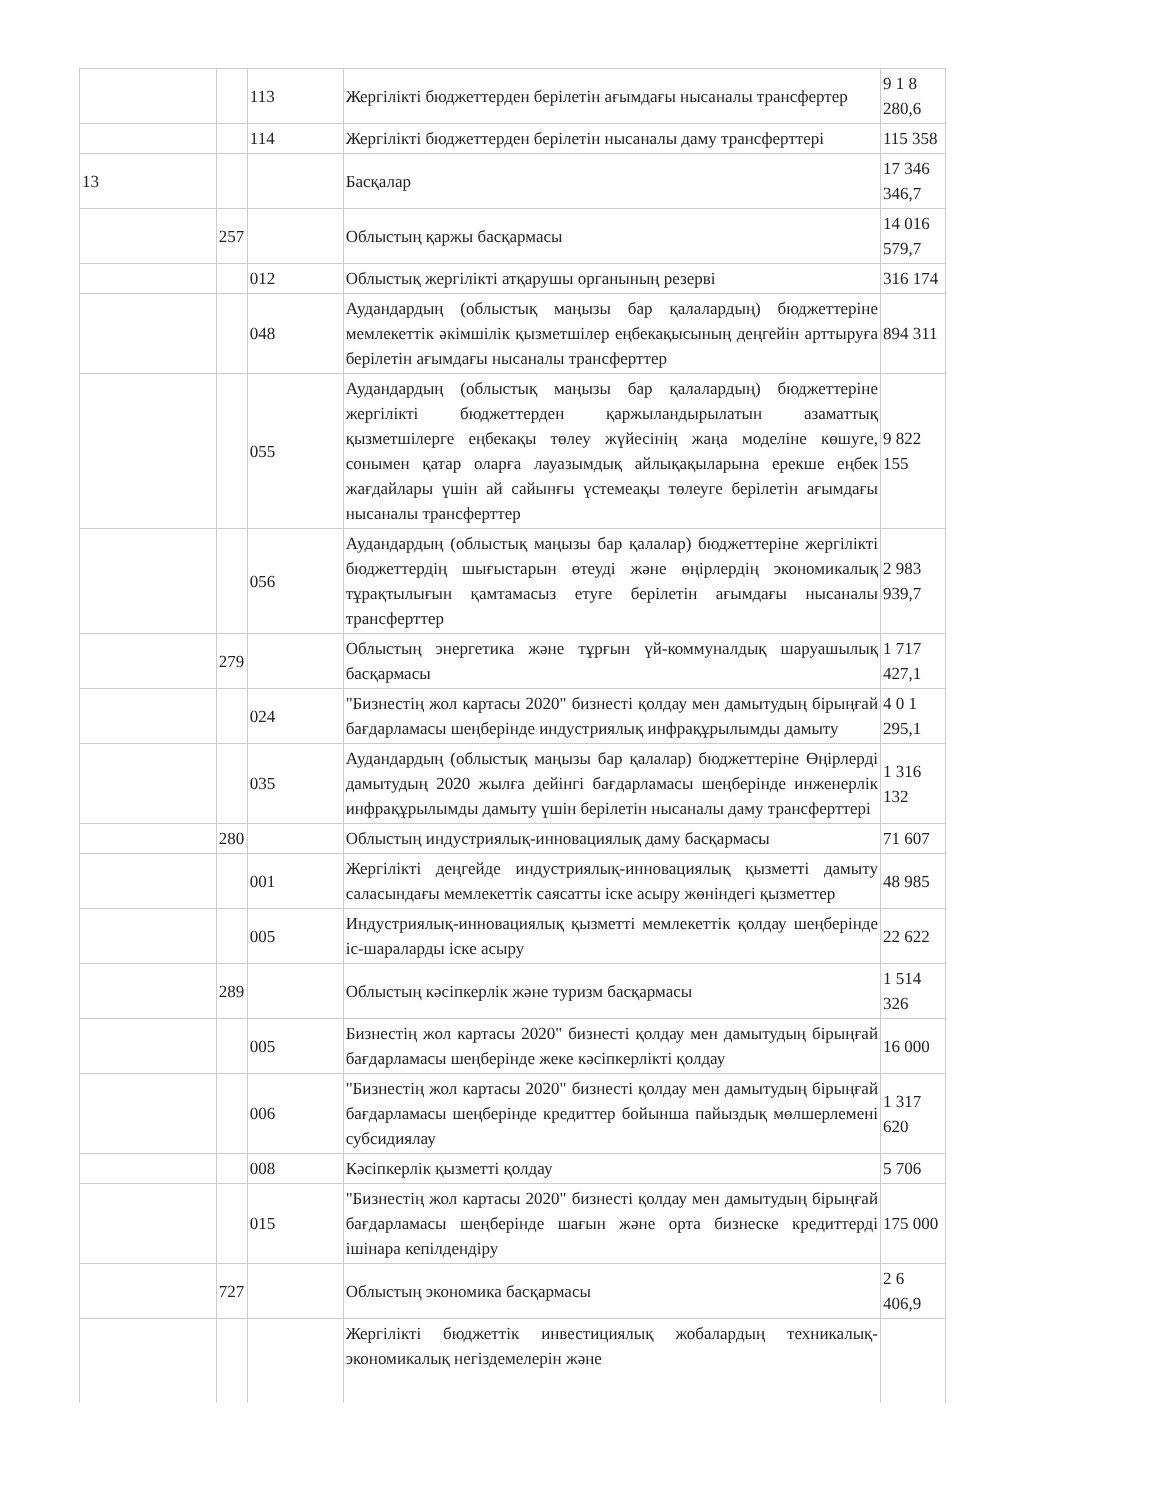| | | 113 | Жергілікті бюджеттерден берілетін ағымдағы нысаналы трансфертер | 9 1 8 280,6 |
| | | 114 | Жергілікті бюджеттерден берілетін нысаналы даму трансферттері | 115 358 |
| 13 | | | Басқалар | 17 346 346,7 |
| | 257 | | Облыстың қаржы басқармасы | 14 016 579,7 |
| | | 012 | Облыстық жергілікті атқарушы органының резерві | 316 174 |
| | | 048 | Аудандардың (облыстық маңызы бар қалалардың) бюджеттеріне мемлекеттік әкімшілік қызметшілер еңбекақысының деңгейін арттыруға берілетін ағымдағы нысаналы трансферттер | 894 311 |
| | | 055 | Аудандардың (облыстық маңызы бар қалалардың) бюджеттеріне жергілікті бюджеттерден қаржыландырылатын азаматтық қызметшілерге еңбекақы төлеу жүйесінің жаңа моделіне көшуге, сонымен қатар оларға лауазымдық айлықақыларына ерекше еңбек жағдайлары үшін ай сайынғы үстемеақы төлеуге берілетін ағымдағы нысаналы трансферттер | 9 822 155 |
| | | 056 | Аудандардың (облыстық маңызы бар қалалар) бюджеттеріне жергілікті бюджеттердің шығыстарын өтеуді және өңірлердің экономикалық тұрақтылығын қамтамасыз етуге берілетін ағымдағы нысаналы трансферттер | 2 983 939,7 |
| | 279 | | Облыстың энергетика және тұрғын үй-коммуналдық шаруашылық басқармасы | 1 717 427,1 |
| | | 024 | "Бизнестің жол картасы 2020" бизнесті қолдау мен дамытудың бірыңғай бағдарламасы шеңберінде индустриялық инфрақұрылымды дамыту | 4 0 1 295,1 |
| | | 035 | Аудандардың (облыстық маңызы бар қалалар) бюджеттеріне Өңірлерді дамытудың 2020 жылға дейінгі бағдарламасы шеңберінде инженерлік инфрақұрылымды дамыту үшін берілетін нысаналы даму трансферттері | 1 316 132 |
| | 280 | | Облыстың индустриялық-инновациялық даму басқармасы | 71 607 |
| | | 001 | Жергілікті деңгейде индустриялық-инновациялық қызметті дамыту саласындағы мемлекеттік саясатты іске асыру жөніндегі қызметтер | 48 985 |
| | | 005 | Индустриялық-инновациялық қызметті мемлекеттік қолдау шеңберінде іс-шараларды іске асыру | 22 622 |
| | 289 | | Облыстың кәсіпкерлік және туризм басқармасы | 1 514 326 |
| | | 005 | Бизнестің жол картасы 2020" бизнесті қолдау мен дамытудың бірыңғай бағдарламасы шеңберінде жеке кәсіпкерлікті қолдау | 16 000 |
| | | 006 | "Бизнестің жол картасы 2020" бизнесті қолдау мен дамытудың бірыңғай бағдарламасы шеңберінде кредиттер бойынша пайыздық мөлшерлемені субсидиялау | 1 317 620 |
| | | 008 | Кәсіпкерлік қызметті қолдау | 5 706 |
| | | 015 | "Бизнестің жол картасы 2020" бизнесті қолдау мен дамытудың бірыңғай бағдарламасы шеңберінде шағын және орта бизнеске кредиттерді ішінара кепілдендіру | 175 000 |
| | 727 | | Облыстың экономика басқармасы | 2 6 406,9 |
| | | | Жергілікті бюджеттік инвестициялық жобалардың техникалық-экономикалық негіздемелерін және | |